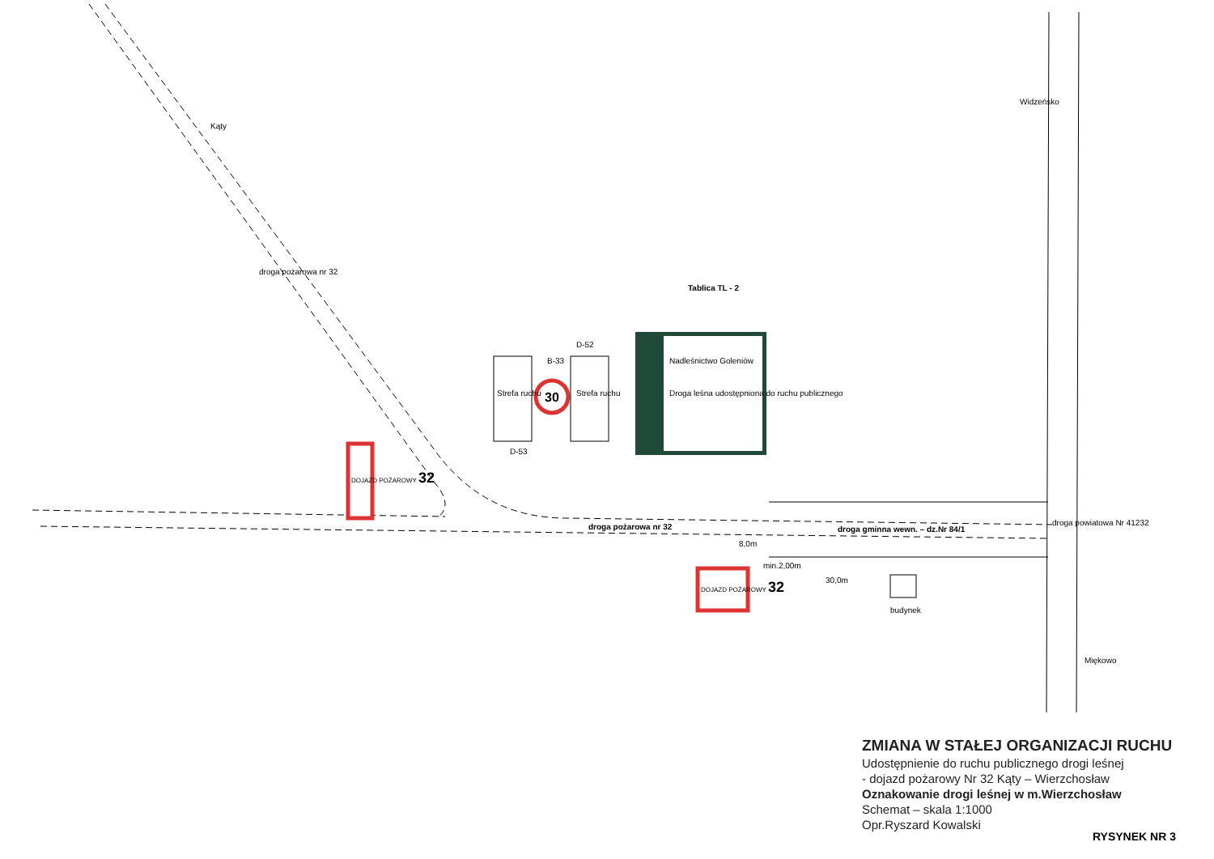Kąty
droga pożarowa nr 32
Widzeńsko
Miękowo
droga powiatowa Nr 41232
Tablica TL - 2
Nadleśnictwo Goleniów
Droga leśna udostępniona do ruchu publicznego
D-52
Strefa ruchu
B-33
30
Strefa ruchu
D-53
DOJAZD POŻAROWY 32
DOJAZD POŻAROWY 32
droga pożarowa nr 32
droga gminna wewn. – dz.Nr 84/1
8,0m
min.2,00m
30,0m
budynek
ZMIANA W STAŁEJ ORGANIZACJI RUCHU
Udostępnienie do ruchu publicznego drogi leśnej
- dojazd pożarowy Nr 32 Kąty – Wierzchosław
Oznakowanie drogi leśnej w m.Wierzchosław
Schemat – skala 1:1000
Opr.Ryszard Kowalski
RYSYNEK NR 3